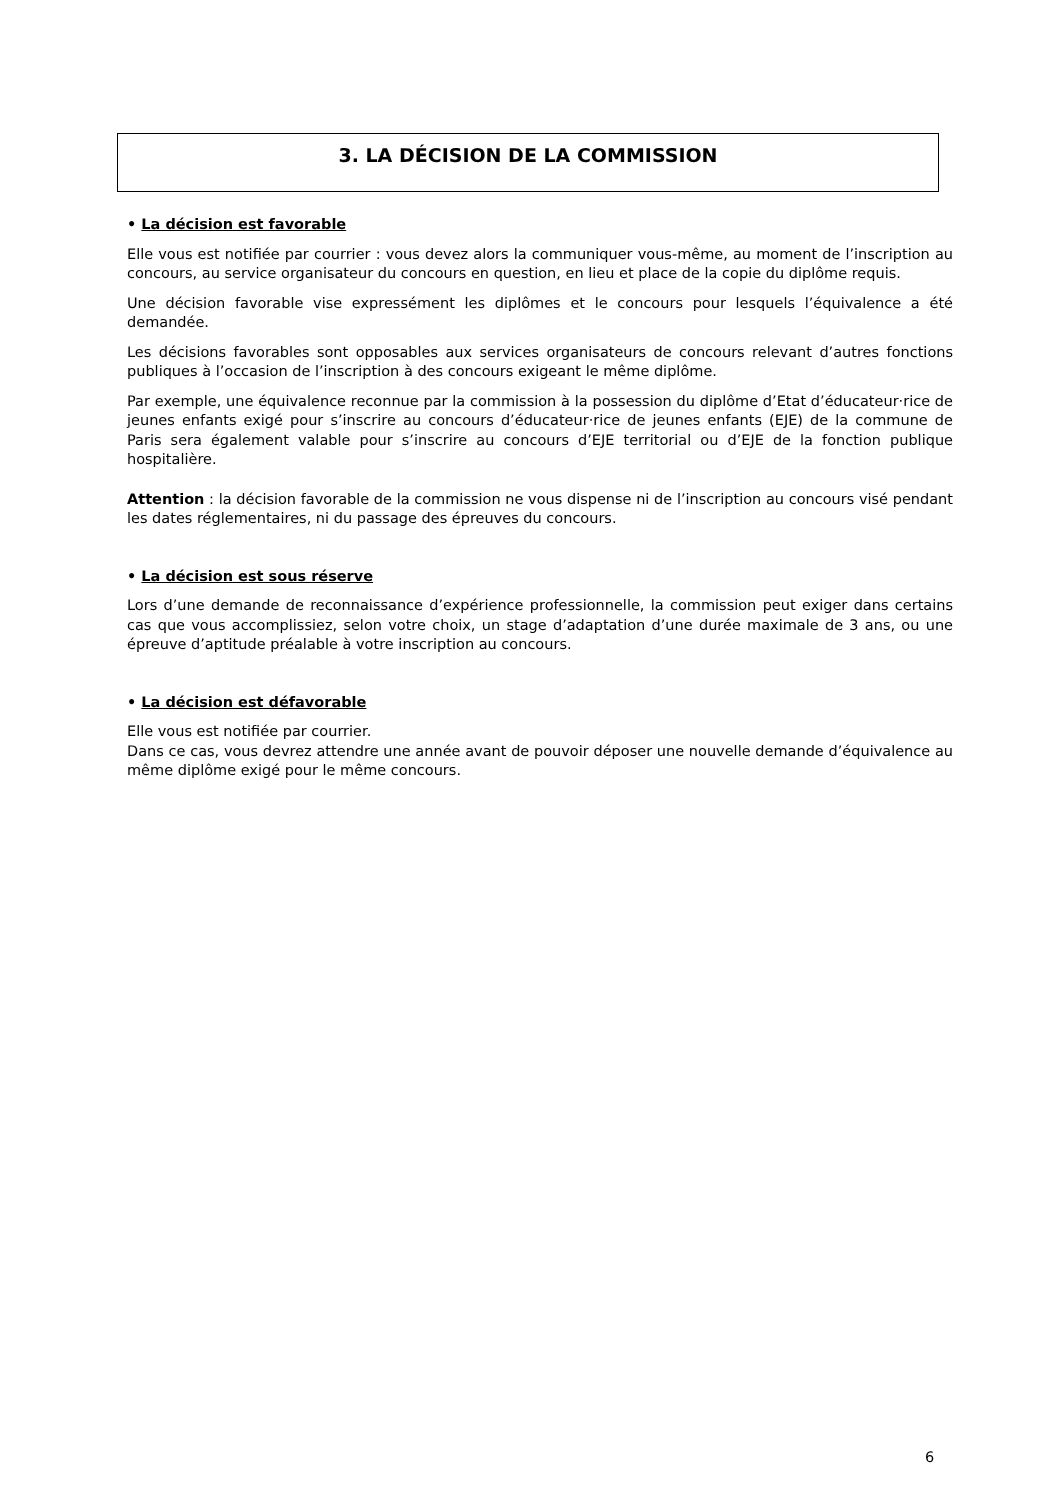3. LA DÉCISION DE LA COMMISSION
• La décision est favorable
Elle vous est notifiée par courrier : vous devez alors la communiquer vous-même, au moment de l’inscription au concours, au service organisateur du concours en question, en lieu et place de la copie du diplôme requis.
Une décision favorable vise expressément les diplômes et le concours pour lesquels l’équivalence a été demandée.
Les décisions favorables sont opposables aux services organisateurs de concours relevant d’autres fonctions publiques à l’occasion de l’inscription à des concours exigeant le même diplôme.
Par exemple, une équivalence reconnue par la commission à la possession du diplôme d’Etat d’éducateur·rice de jeunes enfants exigé pour s’inscrire au concours d’éducateur·rice de jeunes enfants (EJE) de la commune de Paris sera également valable pour s’inscrire au concours d’EJE territorial ou d’EJE de la fonction publique hospitalière.
Attention : la décision favorable de la commission ne vous dispense ni de l’inscription au concours visé pendant les dates réglementaires, ni du passage des épreuves du concours.
• La décision est sous réserve
Lors d’une demande de reconnaissance d’expérience professionnelle, la commission peut exiger dans certains cas que vous accomplissiez, selon votre choix, un stage d’adaptation d’une durée maximale de 3 ans, ou une épreuve d’aptitude préalable à votre inscription au concours.
• La décision est défavorable
Elle vous est notifiée par courrier.
Dans ce cas, vous devrez attendre une année avant de pouvoir déposer une nouvelle demande d’équivalence au même diplôme exigé pour le même concours.
6